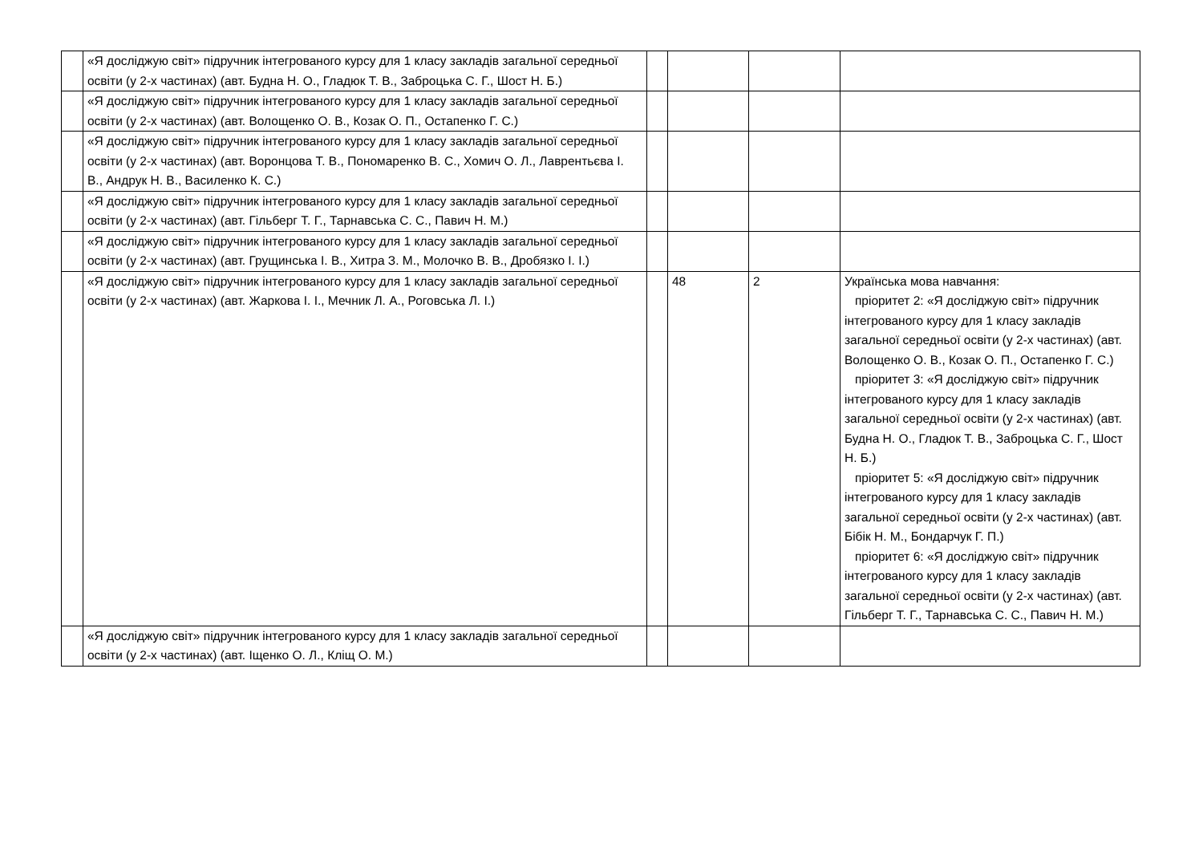| | «Я досліджую світ» підручник інтегрованого курсу для 1 класу закладів загальної середньої освіти (у 2-х частинах) (авт. Будна Н. О., Гладюк Т. В., Заброцька С. Г., Шост Н. Б.) | | | | |
| | «Я досліджую світ» підручник інтегрованого курсу для 1 класу закладів загальної середньої освіти (у 2-х частинах) (авт. Волощенко О. В., Козак О. П., Остапенко Г. С.) | | | | |
| | «Я досліджую світ» підручник інтегрованого курсу для 1 класу закладів загальної середньої освіти (у 2-х частинах) (авт. Воронцова Т. В., Пономаренко В. С., Хомич О. Л., Лаврентьєва І. В., Андрук Н. В., Василенко К. С.) | | | | |
| | «Я досліджую світ» підручник інтегрованого курсу для 1 класу закладів загальної середньої освіти (у 2-х частинах) (авт. Гільберг Т. Г., Тарнавська С. С., Павич Н. М.) | | | | |
| | «Я досліджую світ» підручник інтегрованого курсу для 1 класу закладів загальної середньої освіти (у 2-х частинах) (авт. Грущинська І. В., Хитра З. М., Молочко В. В., Дробязко І. І.) | | | | |
| | «Я досліджую світ» підручник інтегрованого курсу для 1 класу закладів загальної середньої освіти (у 2-х частинах) (авт. Жаркова І. І., Мечник Л. А., Роговська Л. І.) | | 48 | 2 | Українська мова навчання: пріоритет 2: «Я досліджую світ» підручник інтегрованого курсу для 1 класу закладів загальної середньої освіти (у 2-х частинах) (авт. Волощенко О. В., Козак О. П., Остапенко Г. С.) пріоритет 3: «Я досліджую світ» підручник інтегрованого курсу для 1 класу закладів загальної середньої освіти (у 2-х частинах) (авт. Будна Н. О., Гладюк Т. В., Заброцька С. Г., Шост Н. Б.) пріоритет 5: «Я досліджую світ» підручник інтегрованого курсу для 1 класу закладів загальної середньої освіти (у 2-х частинах) (авт. Бібік Н. М., Бондарчук Г. П.) пріоритет 6: «Я досліджую світ» підручник інтегрованого курсу для 1 класу закладів загальної середньої освіти (у 2-х частинах) (авт. Гільберг Т. Г., Тарнавська С. С., Павич Н. М.) |
| | «Я досліджую світ» підручник інтегрованого курсу для 1 класу закладів загальної середньої освіти (у 2-х частинах) (авт. Іщенко О. Л., Кліщ О. М.) | | | | |